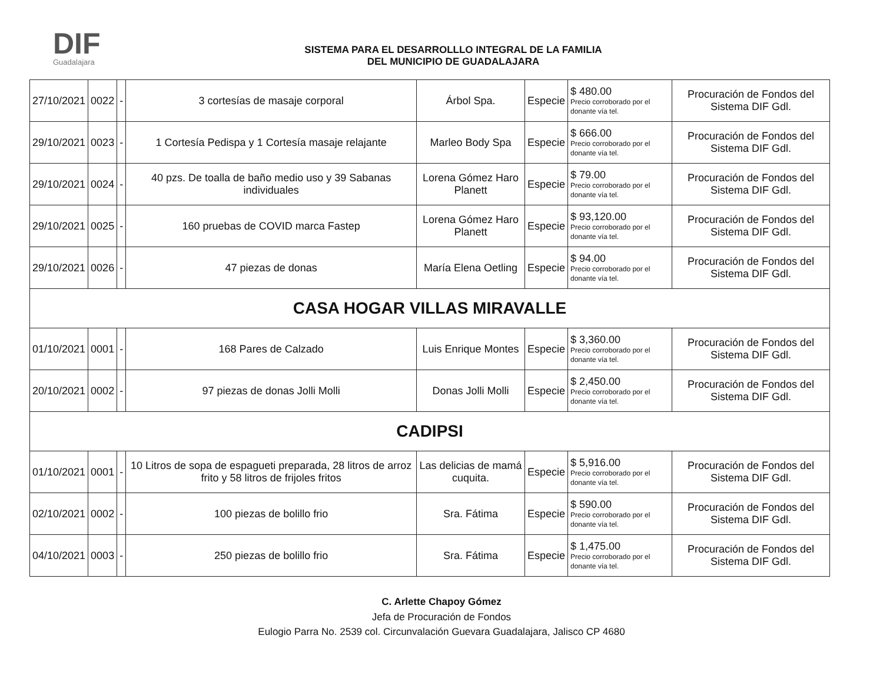DIF
Guadalajara
SISTEMA PARA EL DESARROLLLO INTEGRAL DE LA FAMILIA
DEL MUNICIPIO DE GUADALAJARA
| 27/10/2021 | 0022 | - | 3 cortesías de masaje corporal | Árbol Spa. | Especie | $ 480.00 Precio corroborado por el donante vía tel. | Procuración de Fondos del Sistema DIF Gdl. |
| 29/10/2021 | 0023 | - | 1 Cortesía Pedispa y 1 Cortesía masaje relajante | Marleo Body Spa | Especie | $ 666.00 Precio corroborado por el donante vía tel. | Procuración de Fondos del Sistema DIF Gdl. |
| 29/10/2021 | 0024 | - | 40 pzs. De toalla de baño medio uso y 39 Sabanas individuales | Lorena Gómez Haro Planett | Especie | $ 79.00 Precio corroborado por el donante vía tel. | Procuración de Fondos del Sistema DIF Gdl. |
| 29/10/2021 | 0025 | - | 160 pruebas de COVID marca Fastep | Lorena Gómez Haro Planett | Especie | $ 93,120.00 Precio corroborado por el donante vía tel. | Procuración de Fondos del Sistema DIF Gdl. |
| 29/10/2021 | 0026 | - | 47 piezas de donas | María Elena Oetling | Especie | $ 94.00 Precio corroborado por el donante vía tel. | Procuración de Fondos del Sistema DIF Gdl. |
| CASA HOGAR VILLAS MIRAVALLE | | | | | | | |
| 01/10/2021 | 0001 | - | 168 Pares de Calzado | Luis Enrique Montes | Especie | $ 3,360.00 Precio corroborado por el donante vía tel. | Procuración de Fondos del Sistema DIF Gdl. |
| 20/10/2021 | 0002 | - | 97 piezas de donas Jolli Molli | Donas Jolli Molli | Especie | $ 2,450.00 Precio corroborado por el donante vía tel. | Procuración de Fondos del Sistema DIF Gdl. |
| CADIPSI | | | | | | | |
| 01/10/2021 | 0001 | - | 10 Litros de sopa de espagueti preparada, 28 litros de arroz frito y 58 litros de frijoles fritos | Las delicias de mamá cuquita. | Especie | $ 5,916.00 Precio corroborado por el donante vía tel. | Procuración de Fondos del Sistema DIF Gdl. |
| 02/10/2021 | 0002 | - | 100 piezas de bolillo frio | Sra. Fátima | Especie | $ 590.00 Precio corroborado por el donante vía tel. | Procuración de Fondos del Sistema DIF Gdl. |
| 04/10/2021 | 0003 | - | 250 piezas de bolillo frio | Sra. Fátima | Especie | $ 1,475.00 Precio corroborado por el donante vía tel. | Procuración de Fondos del Sistema DIF Gdl. |
C. Arlette Chapoy Gómez
Jefa de Procuración de Fondos
Eulogio Parra No. 2539 col. Circunvalación Guevara Guadalajara, Jalisco CP 4680